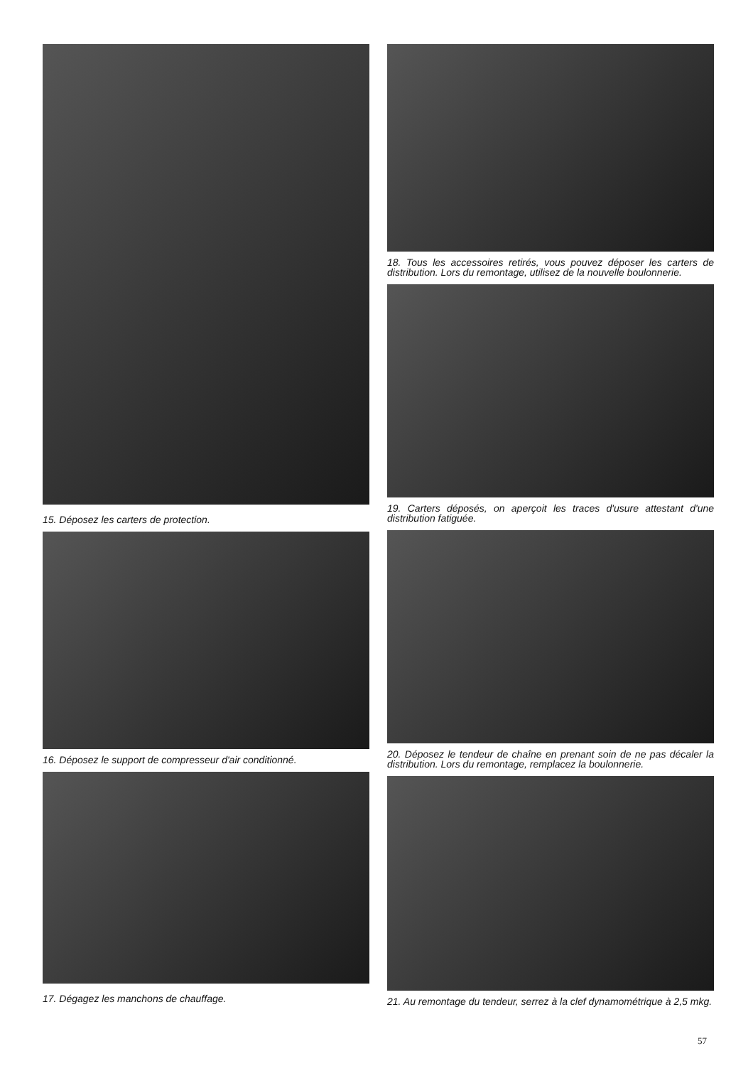15. Déposez les carters de protection.
16. Déposez le support de compresseur d'air conditionné.
17. Dégagez les manchons de chauffage.
18. Tous les accessoires retirés, vous pouvez déposer les carters de distribution. Lors du remontage, utilisez de la nouvelle boulonnerie.
19. Carters déposés, on aperçoit les traces d'usure attestant d'une distribution fatiguée.
20. Déposez le tendeur de chaîne en prenant soin de ne pas décaler la distribution. Lors du remontage, remplacez la boulonnerie.
21. Au remontage du tendeur, serrez à la clef dynamométrique à 2,5 mkg.
57